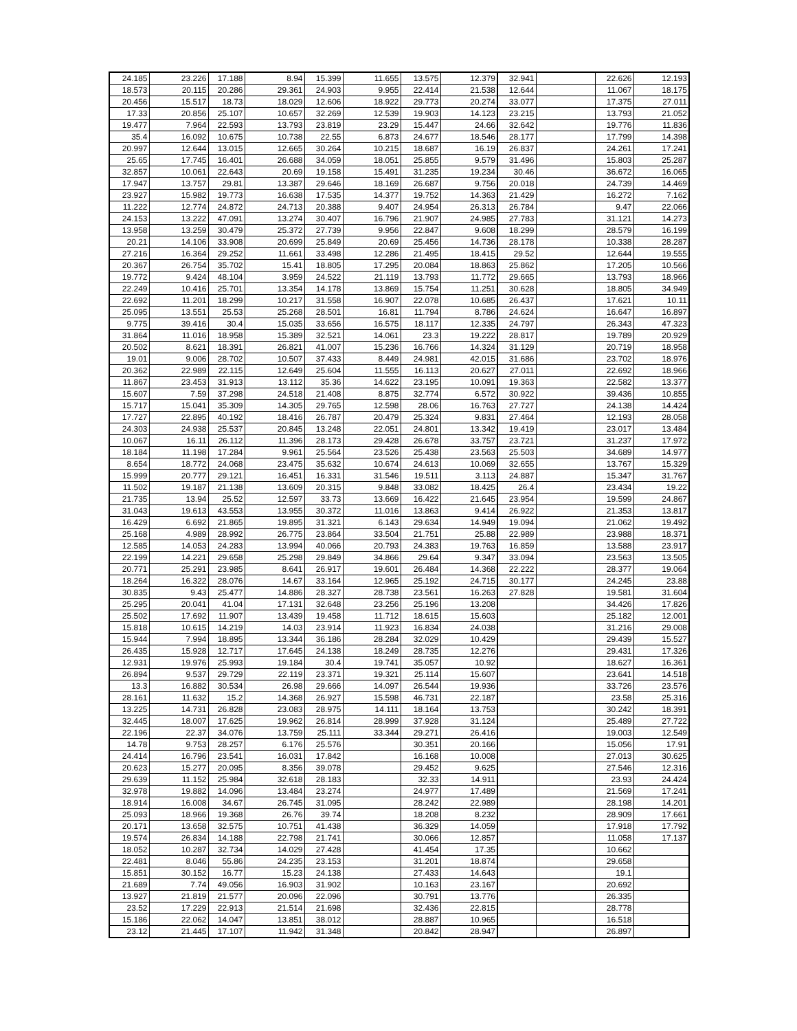| 24.185 | 23.226 | 17.188 | 8.94 | 15.399 | 11.655 | 13.575 | 12.379 | 32.941 | | 22.626 | 12.193 |
| 18.573 | 20.115 | 20.286 | 29.361 | 24.903 | 9.955 | 22.414 | 21.538 | 12.644 | | 11.067 | 18.175 |
| 20.456 | 15.517 | 18.73 | 18.029 | 12.606 | 18.922 | 29.773 | 20.274 | 33.077 | | 17.375 | 27.011 |
| 17.33 | 20.856 | 25.107 | 10.657 | 32.269 | 12.539 | 19.903 | 14.123 | 23.215 | | 13.793 | 21.052 |
| 19.477 | 7.964 | 22.593 | 13.793 | 23.819 | 23.29 | 15.447 | 24.66 | 32.642 | | 19.776 | 11.836 |
| 35.4 | 16.092 | 10.675 | 10.738 | 22.55 | 6.873 | 24.677 | 18.546 | 28.177 | | 17.799 | 14.398 |
| 20.997 | 12.644 | 13.015 | 12.665 | 30.264 | 10.215 | 18.687 | 16.19 | 26.837 | | 24.261 | 17.241 |
| 25.65 | 17.745 | 16.401 | 26.688 | 34.059 | 18.051 | 25.855 | 9.579 | 31.496 | | 15.803 | 25.287 |
| 32.857 | 10.061 | 22.643 | 20.69 | 19.158 | 15.491 | 31.235 | 19.234 | 30.46 | | 36.672 | 16.065 |
| 17.947 | 13.757 | 29.81 | 13.387 | 29.646 | 18.169 | 26.687 | 9.756 | 20.018 | | 24.739 | 14.469 |
| 23.927 | 15.982 | 19.773 | 16.638 | 17.535 | 14.377 | 19.752 | 14.363 | 21.429 | | 16.272 | 7.162 |
| 11.222 | 12.774 | 24.872 | 24.713 | 20.388 | 9.407 | 24.954 | 26.313 | 26.784 | | 9.47 | 22.066 |
| 24.153 | 13.222 | 47.091 | 13.274 | 30.407 | 16.796 | 21.907 | 24.985 | 27.783 | | 31.121 | 14.273 |
| 13.958 | 13.259 | 30.479 | 25.372 | 27.739 | 9.956 | 22.847 | 9.608 | 18.299 | | 28.579 | 16.199 |
| 20.21 | 14.106 | 33.908 | 20.699 | 25.849 | 20.69 | 25.456 | 14.736 | 28.178 | | 10.338 | 28.287 |
| 27.216 | 16.364 | 29.252 | 11.661 | 33.498 | 12.286 | 21.495 | 18.415 | 29.52 | | 12.644 | 19.555 |
| 20.367 | 26.754 | 35.702 | 15.41 | 18.805 | 17.295 | 20.084 | 18.863 | 25.862 | | 17.205 | 10.566 |
| 19.772 | 9.424 | 48.104 | 3.959 | 24.522 | 21.119 | 13.793 | 11.772 | 29.665 | | 13.793 | 18.966 |
| 22.249 | 10.416 | 25.701 | 13.354 | 14.178 | 13.869 | 15.754 | 11.251 | 30.628 | | 18.805 | 34.949 |
| 22.692 | 11.201 | 18.299 | 10.217 | 31.558 | 16.907 | 22.078 | 10.685 | 26.437 | | 17.621 | 10.11 |
| 25.095 | 13.551 | 25.53 | 25.268 | 28.501 | 16.81 | 11.794 | 8.786 | 24.624 | | 16.647 | 16.897 |
| 9.775 | 39.416 | 30.4 | 15.035 | 33.656 | 16.575 | 18.117 | 12.335 | 24.797 | | 26.343 | 47.323 |
| 31.864 | 11.016 | 18.958 | 15.389 | 32.521 | 14.061 | 23.3 | 19.222 | 28.817 | | 19.789 | 20.929 |
| 20.502 | 8.621 | 18.391 | 26.821 | 41.007 | 15.236 | 16.766 | 14.324 | 31.129 | | 20.719 | 18.958 |
| 19.01 | 9.006 | 28.702 | 10.507 | 37.433 | 8.449 | 24.981 | 42.015 | 31.686 | | 23.702 | 18.976 |
| 20.362 | 22.989 | 22.115 | 12.649 | 25.604 | 11.555 | 16.113 | 20.627 | 27.011 | | 22.692 | 18.966 |
| 11.867 | 23.453 | 31.913 | 13.112 | 35.36 | 14.622 | 23.195 | 10.091 | 19.363 | | 22.582 | 13.377 |
| 15.607 | 7.59 | 37.298 | 24.518 | 21.408 | 8.875 | 32.774 | 6.572 | 30.922 | | 39.436 | 10.855 |
| 15.717 | 15.041 | 35.309 | 14.305 | 29.765 | 12.598 | 28.06 | 16.763 | 27.727 | | 24.138 | 14.424 |
| 17.727 | 22.895 | 40.192 | 18.416 | 26.787 | 20.479 | 25.324 | 9.831 | 27.464 | | 12.193 | 28.058 |
| 24.303 | 24.938 | 25.537 | 20.845 | 13.248 | 22.051 | 24.801 | 13.342 | 19.419 | | 23.017 | 13.484 |
| 10.067 | 16.11 | 26.112 | 11.396 | 28.173 | 29.428 | 26.678 | 33.757 | 23.721 | | 31.237 | 17.972 |
| 18.184 | 11.198 | 17.284 | 9.961 | 25.564 | 23.526 | 25.438 | 23.563 | 25.503 | | 34.689 | 14.977 |
| 8.654 | 18.772 | 24.068 | 23.475 | 35.632 | 10.674 | 24.613 | 10.069 | 32.655 | | 13.767 | 15.329 |
| 15.999 | 20.777 | 29.121 | 16.451 | 16.331 | 31.546 | 19.511 | 3.113 | 24.887 | | 15.347 | 31.767 |
| 11.502 | 19.187 | 21.138 | 13.609 | 20.315 | 9.848 | 33.082 | 18.425 | 26.4 | | 23.434 | 19.22 |
| 21.735 | 13.94 | 25.52 | 12.597 | 33.73 | 13.669 | 16.422 | 21.645 | 23.954 | | 19.599 | 24.867 |
| 31.043 | 19.613 | 43.553 | 13.955 | 30.372 | 11.016 | 13.863 | 9.414 | 26.922 | | 21.353 | 13.817 |
| 16.429 | 6.692 | 21.865 | 19.895 | 31.321 | 6.143 | 29.634 | 14.949 | 19.094 | | 21.062 | 19.492 |
| 25.168 | 4.989 | 28.992 | 26.775 | 23.864 | 33.504 | 21.751 | 25.88 | 22.989 | | 23.988 | 18.371 |
| 12.585 | 14.053 | 24.283 | 13.994 | 40.066 | 20.793 | 24.383 | 19.763 | 16.859 | | 13.588 | 23.917 |
| 22.199 | 14.221 | 29.658 | 25.298 | 29.849 | 34.866 | 29.64 | 9.347 | 33.094 | | 23.563 | 13.505 |
| 20.771 | 25.291 | 23.985 | 8.641 | 26.917 | 19.601 | 26.484 | 14.368 | 22.222 | | 28.377 | 19.064 |
| 18.264 | 16.322 | 28.076 | 14.67 | 33.164 | 12.965 | 25.192 | 24.715 | 30.177 | | 24.245 | 23.88 |
| 30.835 | 9.43 | 25.477 | 14.886 | 28.327 | 28.738 | 23.561 | 16.263 | 27.828 | | 19.581 | 31.604 |
| 25.295 | 20.041 | 41.04 | 17.131 | 32.648 | 23.256 | 25.196 | 13.208 | | | 34.426 | 17.826 |
| 25.502 | 17.692 | 11.907 | 13.439 | 19.458 | 11.712 | 18.615 | 15.603 | | | 25.182 | 12.001 |
| 15.818 | 10.615 | 14.219 | 14.03 | 23.914 | 11.923 | 16.834 | 24.038 | | | 31.216 | 29.008 |
| 15.944 | 7.994 | 18.895 | 13.344 | 36.186 | 28.284 | 32.029 | 10.429 | | | 29.439 | 15.527 |
| 26.435 | 15.928 | 12.717 | 17.645 | 24.138 | 18.249 | 28.735 | 12.276 | | | 29.431 | 17.326 |
| 12.931 | 19.976 | 25.993 | 19.184 | 30.4 | 19.741 | 35.057 | 10.92 | | | 18.627 | 16.361 |
| 26.894 | 9.537 | 29.729 | 22.119 | 23.371 | 19.321 | 25.114 | 15.607 | | | 23.641 | 14.518 |
| 13.3 | 16.882 | 30.534 | 26.98 | 29.666 | 14.097 | 26.544 | 19.936 | | | 33.726 | 23.576 |
| 28.161 | 11.632 | 15.2 | 14.368 | 26.927 | 15.598 | 46.731 | 22.187 | | | 23.58 | 25.316 |
| 13.225 | 14.731 | 26.828 | 23.083 | 28.975 | 14.111 | 18.164 | 13.753 | | | 30.242 | 18.391 |
| 32.445 | 18.007 | 17.625 | 19.962 | 26.814 | 28.999 | 37.928 | 31.124 | | | 25.489 | 27.722 |
| 22.196 | 22.37 | 34.076 | 13.759 | 25.111 | 33.344 | 29.271 | 26.416 | | | 19.003 | 12.549 |
| 14.78 | 9.753 | 28.257 | 6.176 | 25.576 | | 30.351 | 20.166 | | | 15.056 | 17.91 |
| 24.414 | 16.796 | 23.541 | 16.031 | 17.842 | | 16.168 | 10.008 | | | 27.013 | 30.625 |
| 20.623 | 15.277 | 20.095 | 8.356 | 39.078 | | 29.452 | 9.625 | | | 27.546 | 12.316 |
| 29.639 | 11.152 | 25.984 | 32.618 | 28.183 | | 32.33 | 14.911 | | | 23.93 | 24.424 |
| 32.978 | 19.882 | 14.096 | 13.484 | 23.274 | | 24.977 | 17.489 | | | 21.569 | 17.241 |
| 18.914 | 16.008 | 34.67 | 26.745 | 31.095 | | 28.242 | 22.989 | | | 28.198 | 14.201 |
| 25.093 | 18.966 | 19.368 | 26.76 | 39.74 | | 18.208 | 8.232 | | | 28.909 | 17.661 |
| 20.171 | 13.658 | 32.575 | 10.751 | 41.438 | | 36.329 | 14.059 | | | 17.918 | 17.792 |
| 19.574 | 26.834 | 14.188 | 22.798 | 21.741 | | 30.066 | 12.857 | | | 11.058 | 17.137 |
| 18.052 | 10.287 | 32.734 | 14.029 | 27.428 | | 41.454 | 17.35 | | | 10.662 | |
| 22.481 | 8.046 | 55.86 | 24.235 | 23.153 | | 31.201 | 18.874 | | | 29.658 | |
| 15.851 | 30.152 | 16.77 | 15.23 | 24.138 | | 27.433 | 14.643 | | | 19.1 | |
| 21.689 | 7.74 | 49.056 | 16.903 | 31.902 | | 10.163 | 23.167 | | | 20.692 | |
| 13.927 | 21.819 | 21.577 | 20.096 | 22.096 | | 30.791 | 13.776 | | | 26.335 | |
| 23.52 | 17.229 | 22.913 | 21.514 | 21.698 | | 32.436 | 22.815 | | | 28.778 | |
| 15.186 | 22.062 | 14.047 | 13.851 | 38.012 | | 28.887 | 10.965 | | | 16.518 | |
| 23.12 | 21.445 | 17.107 | 11.942 | 31.348 | | 20.842 | 28.947 | | | 26.897 | |